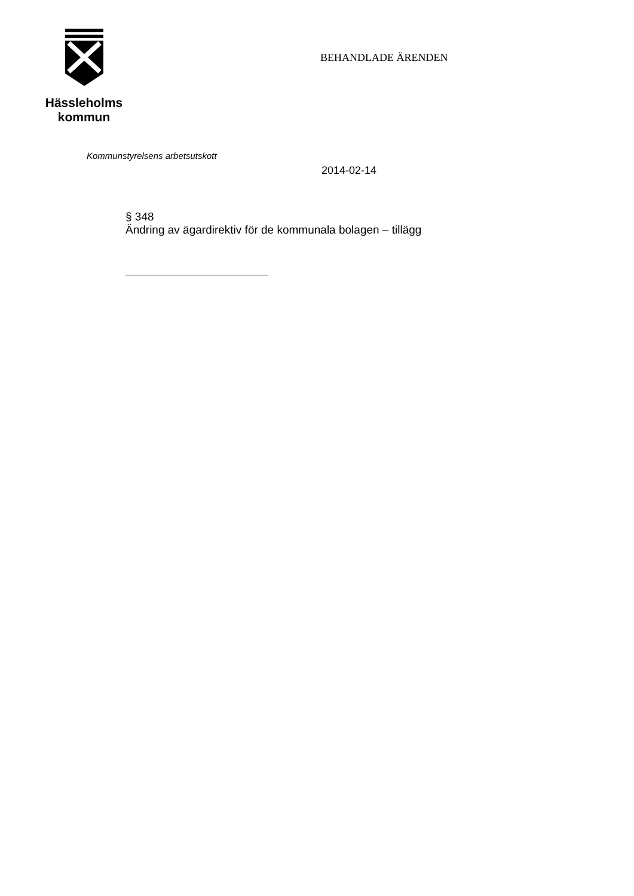Hässleholms
kommun
BEHANDLADE ÄRENDEN
Kommunstyrelsens arbetsutskott
2014-02-14
§ 348
Ändring av ägardirektiv för de kommunala bolagen – tillägg